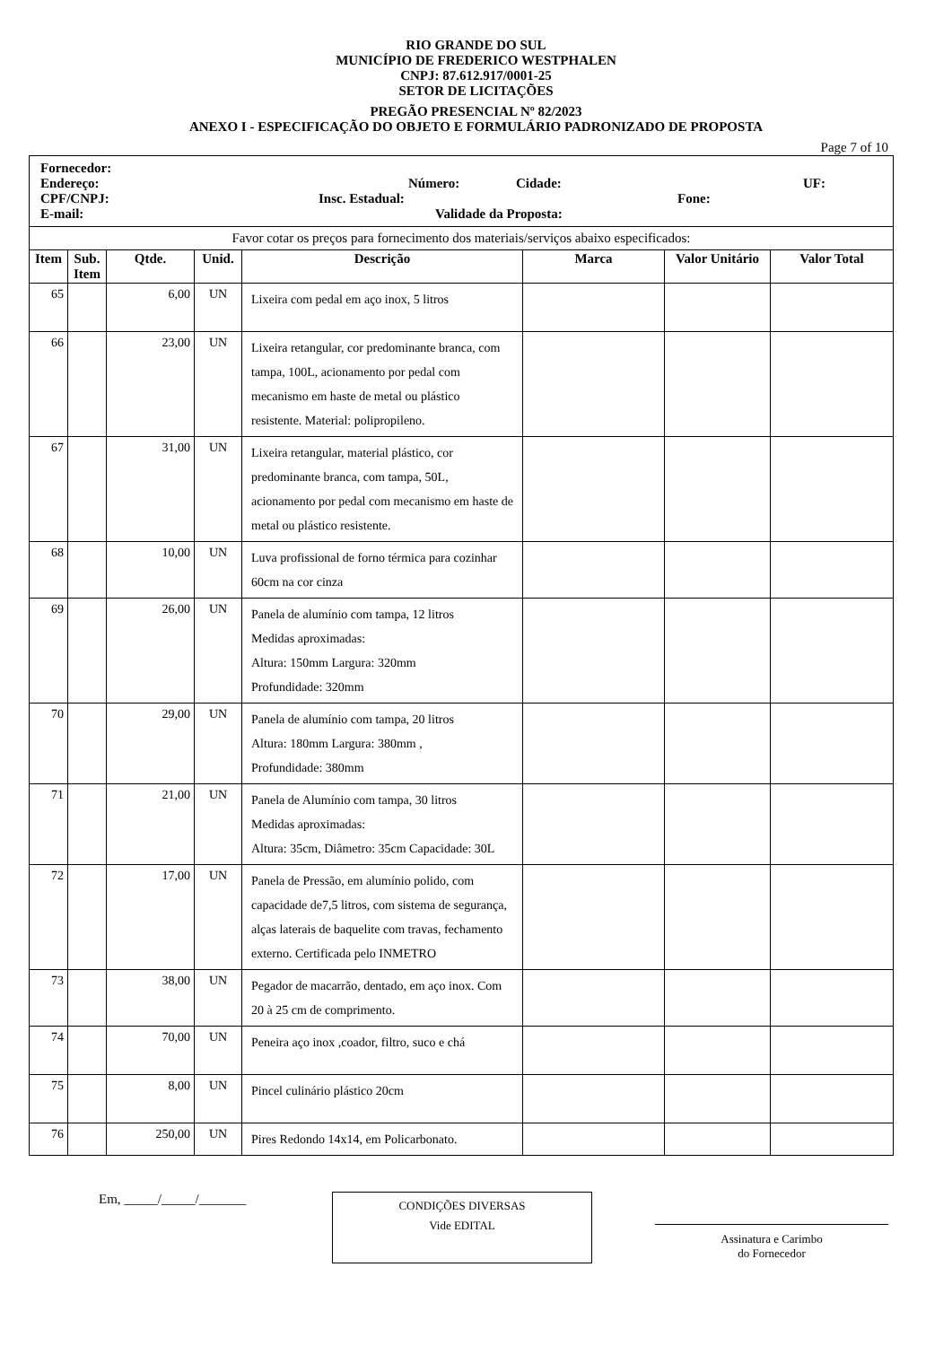RIO GRANDE DO SUL
MUNICÍPIO DE FREDERICO WESTPHALEN
CNPJ: 87.612.917/0001-25
SETOR DE LICITAÇÕES
PREGÃO PRESENCIAL Nº 82/2023
ANEXO I - ESPECIFICAÇÃO DO OBJETO E FORMULÁRIO PADRONIZADO DE PROPOSTA
Page 7 of 10
| Fornecedor: Endereço: Número: Cidade: UF: CPF/CNPJ: Insc. Estadual: Fone: E-mail: Validade da Proposta: | | | | | | | |
| Favor cotar os preços para fornecimento dos materiais/serviços abaixo especificados: | | | | | | | |
| Item | Sub. Item | Qtde. | Unid. | Descrição | Marca | Valor Unitário | Valor Total |
| 65 | | 6,00 | UN | Lixeira com pedal em aço inox, 5 litros | | | |
| 66 | | 23,00 | UN | Lixeira retangular, cor predominante branca, com tampa, 100L, acionamento por pedal com mecanismo em haste de metal ou plástico resistente. Material: polipropileno. | | | |
| 67 | | 31,00 | UN | Lixeira retangular, material plástico, cor predominante branca, com tampa, 50L, acionamento por pedal com mecanismo em haste de metal ou plástico resistente. | | | |
| 68 | | 10,00 | UN | Luva profissional de forno térmica para cozinhar 60cm na cor cinza | | | |
| 69 | | 26,00 | UN | Panela de alumínio com tampa, 12 litros Medidas aproximadas: Altura: 150mm Largura: 320mm Profundidade: 320mm | | | |
| 70 | | 29,00 | UN | Panela de alumínio com tampa, 20 litros Altura: 180mm Largura: 380mm , Profundidade: 380mm | | | |
| 71 | | 21,00 | UN | Panela de Alumínio com tampa, 30 litros Medidas aproximadas: Altura: 35cm, Diâmetro: 35cm Capacidade: 30L | | | |
| 72 | | 17,00 | UN | Panela de Pressão, em alumínio polido, com capacidade de7,5 litros, com sistema de segurança, alças laterais de baquelite com travas, fechamento externo. Certificada pelo INMETRO | | | |
| 73 | | 38,00 | UN | Pegador de macarrão, dentado, em aço inox. Com 20 à 25 cm de comprimento. | | | |
| 74 | | 70,00 | UN | Peneira aço inox ,coador, filtro, suco e chá | | | |
| 75 | | 8,00 | UN | Pincel culinário plástico 20cm | | | |
| 76 | | 250,00 | UN | Pires Redondo 14x14, em Policarbonato. | | | |
Em, _____/_____/_______
CONDIÇÕES DIVERSAS
Vide EDITAL
Assinatura e Carimbo
do Fornecedor